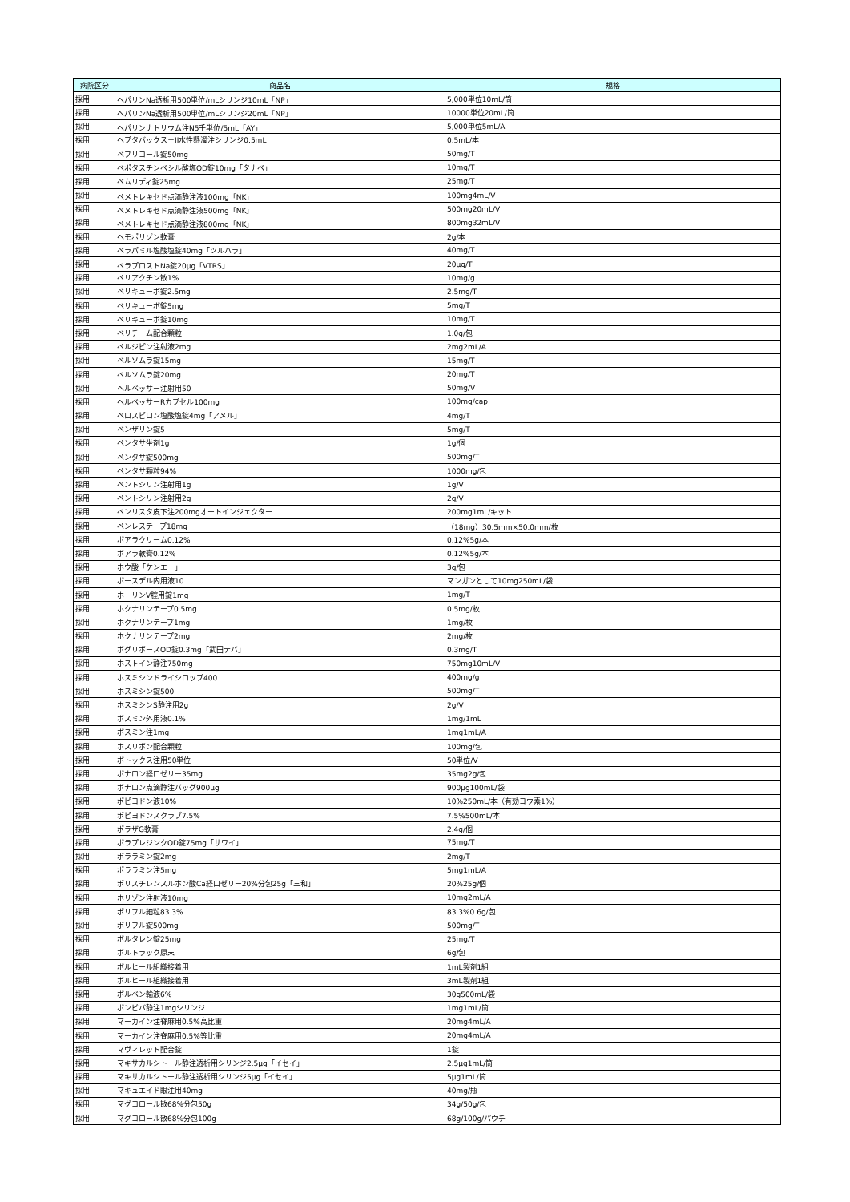| 病院区分 | 商品名 | 規格 |
| --- | --- | --- |
| 採用 | ヘパリンNa透析用500単位/mLシリンジ10mL「NP」 | 5,000単位10mL/筒 |
| 採用 | ヘパリンNa透析用500単位/mLシリンジ20mL「NP」 | 10000単位20mL/筒 |
| 採用 | ヘパリンナトリウム注N5千単位/5mL「AY」 | 5,000単位5mL/A |
| 採用 | ヘプタバックス－II水性懸濁注シリンジ0.5mL | 0.5mL/本 |
| 採用 | ベプリコール錠50mg | 50mg/T |
| 採用 | ベポタスチンベシル酸塩OD錠10mg「タナベ」 | 10mg/T |
| 採用 | ベムリディ錠25mg | 25mg/T |
| 採用 | ペメトレキセド点滴静注液100mg「NK」 | 100mg4mL/V |
| 採用 | ペメトレキセド点滴静注液500mg「NK」 | 500mg20mL/V |
| 採用 | ペメトレキセド点滴静注液800mg「NK」 | 800mg32mL/V |
| 採用 | ヘモポリゾン軟膏 | 2g/本 |
| 採用 | ベラパミル塩酸塩錠40mg「ツルハラ」 | 40mg/T |
| 採用 | ベラプロストNa錠20μg「VTRS」 | 20μg/T |
| 採用 | ペリアクチン散1% | 10mg/g |
| 採用 | ベリキューボ錠2.5mg | 2.5mg/T |
| 採用 | ベリキューボ錠5mg | 5mg/T |
| 採用 | ベリキューボ錠10mg | 10mg/T |
| 採用 | ベリチーム配合顆粒 | 1.0g/包 |
| 採用 | ペルジピン注射液2mg | 2mg2mL/A |
| 採用 | ベルソムラ錠15mg | 15mg/T |
| 採用 | ベルソムラ錠20mg | 20mg/T |
| 採用 | ヘルベッサー注射用50 | 50mg/V |
| 採用 | ヘルベッサーRカプセル100mg | 100mg/cap |
| 採用 | ペロスピロン塩酸塩錠4mg「アメル」 | 4mg/T |
| 採用 | ベンザリン錠5 | 5mg/T |
| 採用 | ペンタサ坐剤1g | 1g/個 |
| 採用 | ペンタサ錠500mg | 500mg/T |
| 採用 | ペンタサ顆粒94% | 1000mg/包 |
| 採用 | ペントシリン注射用1g | 1g/V |
| 採用 | ペントシリン注射用2g | 2g/V |
| 採用 | ベンリスタ皮下注200mgオートインジェクター | 200mg1mL/キット |
| 採用 | ペンレステープ18mg | （18mg）30.5mm×50.0mm/枚 |
| 採用 | ボアラクリーム0.12% | 0.12%5g/本 |
| 採用 | ボアラ軟膏0.12% | 0.12%5g/本 |
| 採用 | ホウ酸「ケンエー」 | 3g/包 |
| 採用 | ボースデル内用液10 | マンガンとして10mg250mL/袋 |
| 採用 | ホーリンV腟用錠1mg | 1mg/T |
| 採用 | ホクナリンテープ0.5mg | 0.5mg/枚 |
| 採用 | ホクナリンテープ1mg | 1mg/枚 |
| 採用 | ホクナリンテープ2mg | 2mg/枚 |
| 採用 | ボグリボースOD錠0.3mg「武田テバ」 | 0.3mg/T |
| 採用 | ホストイン静注750mg | 750mg10mL/V |
| 採用 | ホスミシンドライシロップ400 | 400mg/g |
| 採用 | ホスミシン錠500 | 500mg/T |
| 採用 | ホスミシンS静注用2g | 2g/V |
| 採用 | ボスミン外用液0.1% | 1mg/1mL |
| 採用 | ボスミン注1mg | 1mg1mL/A |
| 採用 | ホスリボン配合顆粒 | 100mg/包 |
| 採用 | ボトックス注用50単位 | 50単位/V |
| 採用 | ボナロン経口ゼリー35mg | 35mg2g/包 |
| 採用 | ボナロン点滴静注バッグ900μg | 900μg100mL/袋 |
| 採用 | ポピヨドン液10% | 10%250mL/本（有効ヨウ素1%） |
| 採用 | ポピヨドンスクラブ7.5% | 7.5%500mL/本 |
| 採用 | ポラザG軟膏 | 2.4g/個 |
| 採用 | ボラプレジンクOD錠75mg「サワイ」 | 75mg/T |
| 採用 | ポララミン錠2mg | 2mg/T |
| 採用 | ポララミン注5mg | 5mg1mL/A |
| 採用 | ポリスチレンスルホン酸Ca経口ゼリー20%分包25g「三和」 | 20%25g/個 |
| 採用 | ホリゾン注射液10mg | 10mg2mL/A |
| 採用 | ポリフル細粒83.3% | 83.3%0.6g/包 |
| 採用 | ポリフル錠500mg | 500mg/T |
| 採用 | ボルタレン錠25mg | 25mg/T |
| 採用 | ボルトラック原末 | 6g/包 |
| 採用 | ボルヒール組織接着用 | 1mL製剤1組 |
| 採用 | ボルヒール組織接着用 | 3mL製剤1組 |
| 採用 | ボルベン輸液6% | 30g500mL/袋 |
| 採用 | ボンビバ静注1mgシリンジ | 1mg1mL/筒 |
| 採用 | マーカイン注脊麻用0.5%高比重 | 20mg4mL/A |
| 採用 | マーカイン注脊麻用0.5%等比重 | 20mg4mL/A |
| 採用 | マヴィレット配合錠 | 1錠 |
| 採用 | マキサカルシトール静注透析用シリンジ2.5μg「イセイ」 | 2.5μg1mL/筒 |
| 採用 | マキサカルシトール静注透析用シリンジ5μg「イセイ」 | 5μg1mL/筒 |
| 採用 | マキュエイド眼注用40mg | 40mg/瓶 |
| 採用 | マグコロール散68%分包50g | 34g/50g/包 |
| 採用 | マグコロール散68%分包100g | 68g/100g/パウチ |